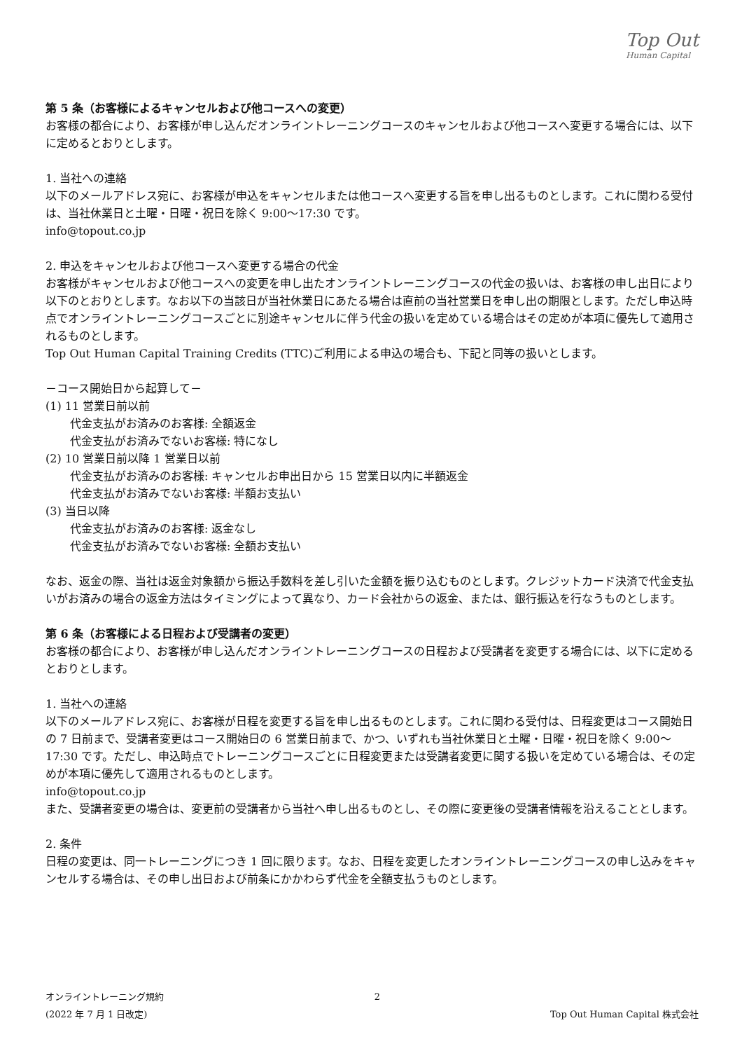Top Out
Human Capital
第 5 条（お客様によるキャンセルおよび他コースへの変更）
お客様の都合により、お客様が申し込んだオンライントレーニングコースのキャンセルおよび他コースへ変更する場合には、以下に定めるとおりとします。
1. 当社への連絡
以下のメールアドレス宛に、お客様が申込をキャンセルまたは他コースへ変更する旨を申し出るものとします。これに関わる受付は、当社休業日と土曜・日曜・祝日を除く 9:00〜17:30 です。
info@topout.co.jp
2. 申込をキャンセルおよび他コースへ変更する場合の代金
お客様がキャンセルおよび他コースへの変更を申し出たオンライントレーニングコースの代金の扱いは、お客様の申し出日により以下のとおりとします。なお以下の当該日が当社休業日にあたる場合は直前の当社営業日を申し出の期限とします。ただし申込時点でオンライントレーニングコースごとに別途キャンセルに伴う代金の扱いを定めている場合はその定めが本項に優先して適用されるものとします。
Top Out Human Capital Training Credits (TTC)ご利用による申込の場合も、下記と同等の扱いとします。
－コース開始日から起算して－
(1) 11 営業日前以前
代金支払がお済みのお客様: 全額返金
代金支払がお済みでないお客様: 特になし
(2) 10 営業日前以降 1 営業日以前
代金支払がお済みのお客様: キャンセルお申出日から 15 営業日以内に半額返金
代金支払がお済みでないお客様: 半額お支払い
(3) 当日以降
代金支払がお済みのお客様: 返金なし
代金支払がお済みでないお客様: 全額お支払い
なお、返金の際、当社は返金対象額から振込手数料を差し引いた金額を振り込むものとします。クレジットカード決済で代金支払いがお済みの場合の返金方法はタイミングによって異なり、カード会社からの返金、または、銀行振込を行なうものとします。
第 6 条（お客様による日程および受講者の変更）
お客様の都合により、お客様が申し込んだオンライントレーニングコースの日程および受講者を変更する場合には、以下に定めるとおりとします。
1. 当社への連絡
以下のメールアドレス宛に、お客様が日程を変更する旨を申し出るものとします。これに関わる受付は、日程変更はコース開始日の 7 日前まで、受講者変更はコース開始日の 6 営業日前まで、かつ、いずれも当社休業日と土曜・日曜・祝日を除く 9:00〜17:30 です。ただし、申込時点でトレーニングコースごとに日程変更または受講者変更に関する扱いを定めている場合は、その定めが本項に優先して適用されるものとします。
info@topout.co.jp
また、受講者変更の場合は、変更前の受講者から当社へ申し出るものとし、その際に変更後の受講者情報を沿えることとします。
2. 条件
日程の変更は、同一トレーニングにつき 1 回に限ります。なお、日程を変更したオンライントレーニングコースの申し込みをキャンセルする場合は、その申し出日および前条にかかわらず代金を全額支払うものとします。
オンライントレーニング規約 2
(2022 年 7 月 1 日改定) Top Out Human Capital 株式会社